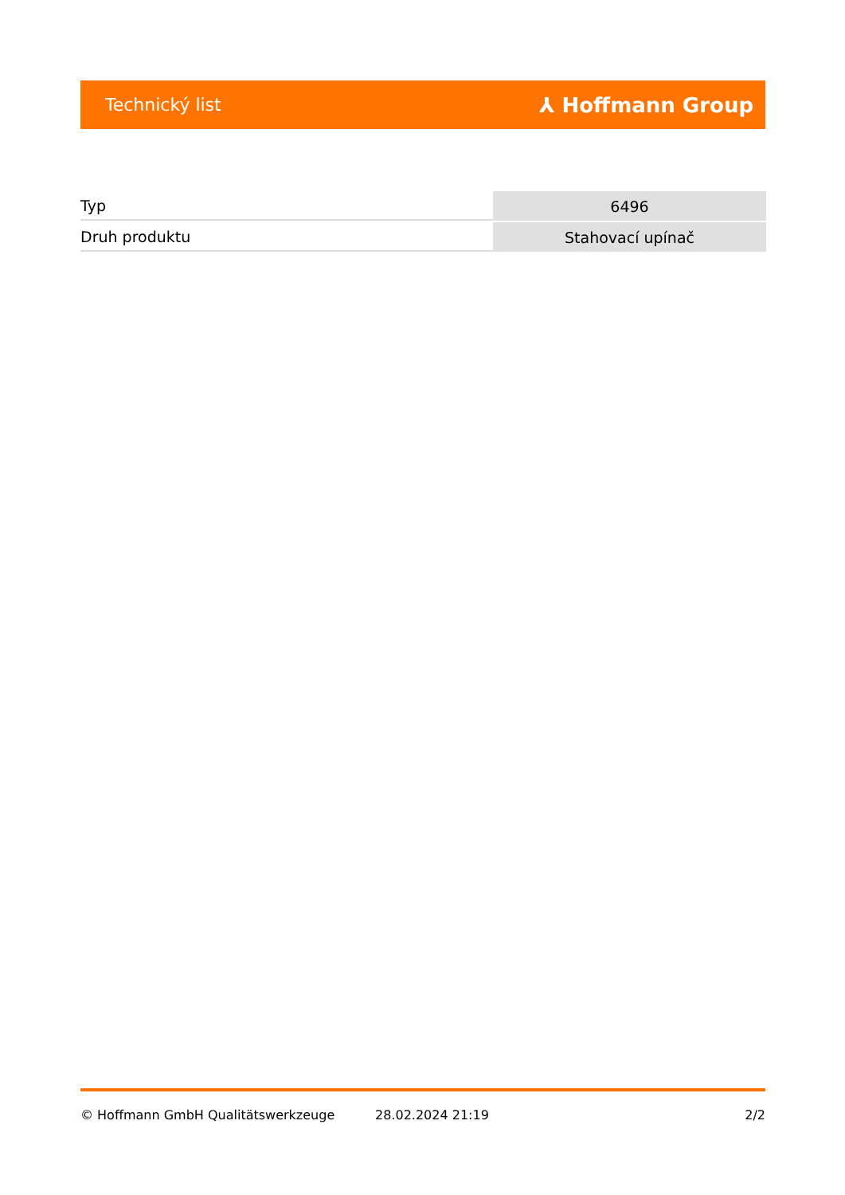Technický list ⅄ Hoffmann Group
| Typ | 6496 |
| Druh produktu | Stahovací upínač |
© Hoffmann GmbH Qualitätswerkzeuge 28.02.2024 21:19 2/2